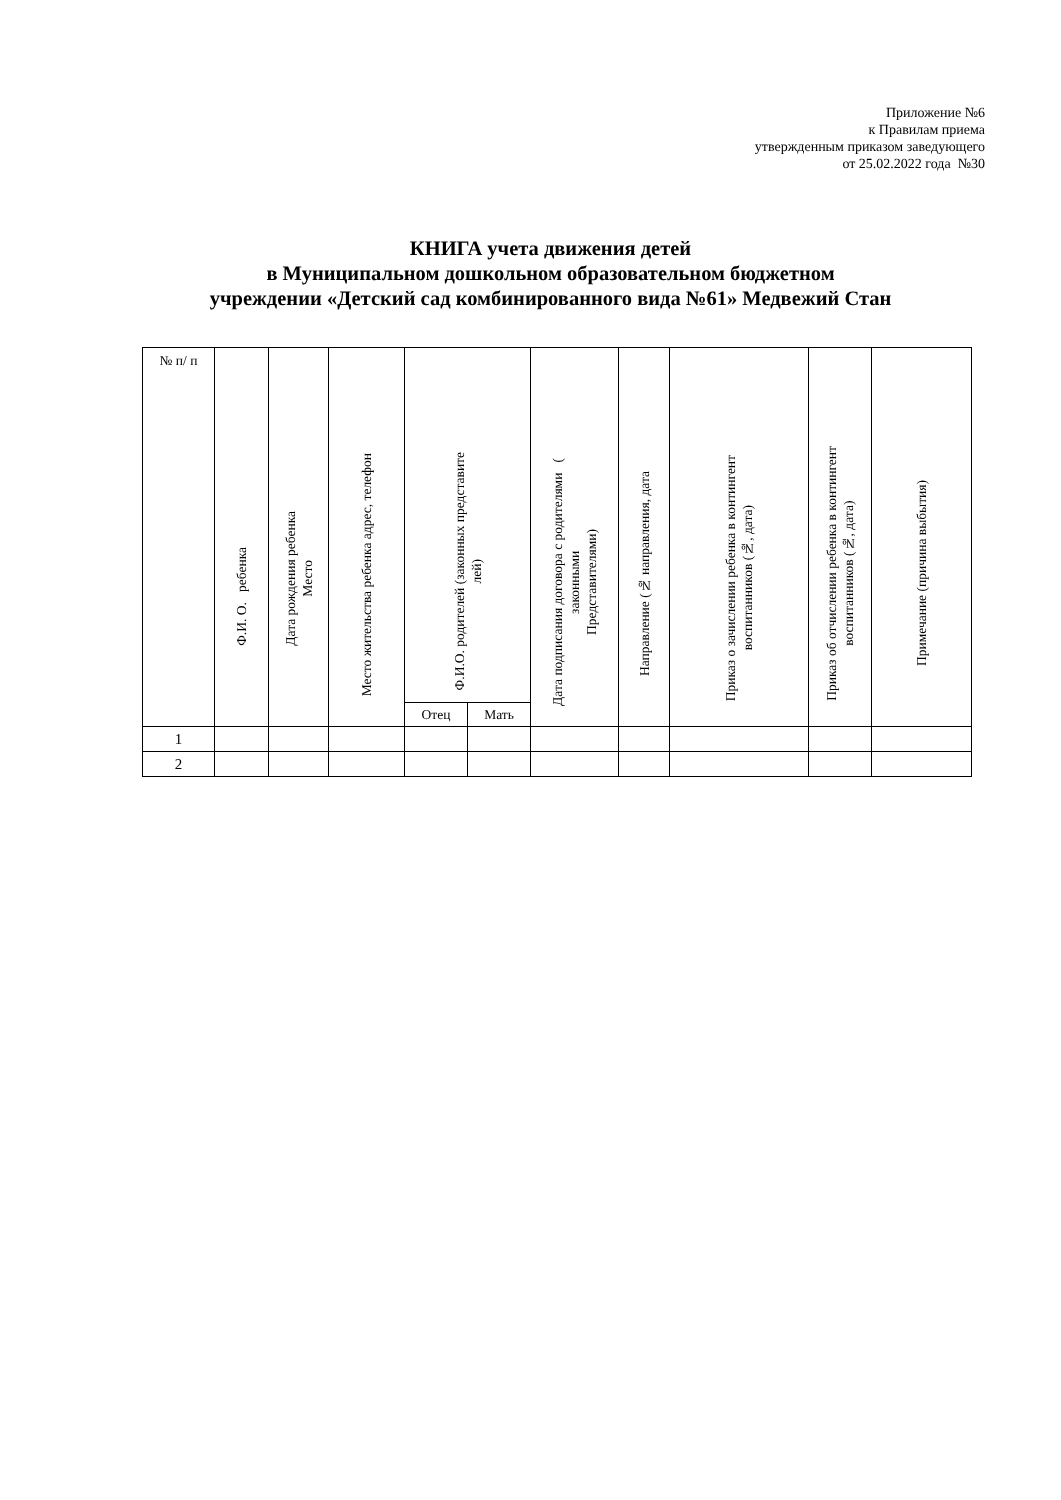Приложение №6
к Правилам приема
утвержденным приказом заведующего
от 25.02.2022 года №30
КНИГА учета движения детей
в Муниципальном дошкольном образовательном бюджетном
учреждении «Детский сад комбинированного вида №61» Медвежий Стан
| № п/ п | Ф.И. О. ребенка | Дата рождения ребенка Место | Место жительства ребенка адрес, телефон | Ф.И.О. родителей (законных представите лей) | | Дата подписания договора с родителями ( законными Представителями) | Направление (№ направления, дата | Приказ о зачислении ребенка в контингент воспитанников (№, дата) | Приказ об отчислении ребенка в контингент воспитанников (№, дата) | Примечание (причина выбытия) |
| --- | --- | --- | --- | --- | --- | --- | --- | --- | --- | --- |
| | | | | Отец | Мать | | | | | |
| 1 | | | | | | | | | | |
| 2 | | | | | | | | | | |